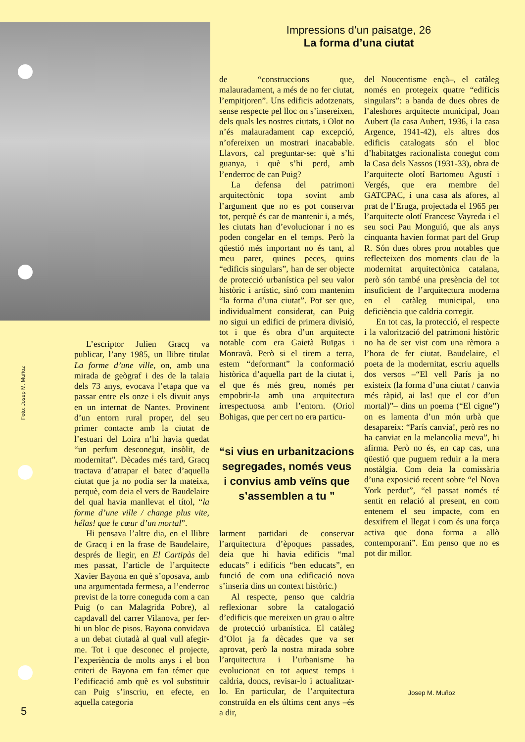Impressions d’un paisatge, 26
La forma d’una ciutat
Foto: Josep M. Muñoz
L’escriptor Julien Gracq va publicar, l’any 1985, un llibre titulat La forme d’une ville, on, amb una mirada de geògraf i des de la talaia dels 73 anys, evocava l’etapa que va passar entre els onze i els divuit anys en un internat de Nantes. Provinent d’un entorn rural proper, del seu primer contacte amb la ciutat de l’estuari del Loira n’hi havia quedat “un perfum desconegut, insòlit, de modernitat”. Dècades més tard, Gracq tractava d’atrapar el batec d’aquella ciutat que ja no podia ser la mateixa, perquè, com deia el vers de Baudelaire del qual havia manllevat el títol, “la forme d’une ville / change plus vite, hélas! que le cœur d’un mortal”.
Hi pensava l’altre dia, en el llibre de Gracq i en la frase de Baudelaire, després de llegir, en El Cartipàs del mes passat, l’article de l’arquitecte Xavier Bayona en què s’oposava, amb una argumentada fermesa, a l’enderroc previst de la torre coneguda com a can Puig (o can Malagrida Pobre), al capdavall del carrer Vilanova, per fer-hi un bloc de pisos. Bayona convidava a un debat ciutadà al qual vull afegir-me. Tot i que desconec el projecte, l’experiència de molts anys i el bon criteri de Bayona em fan témer que l’edificació amb què es vol substituir can Puig s’inscriu, en efecte, en aquella categoria
de “construccions que, malauradament, a més de no fer ciutat, l’empitjoren”. Uns edificis adotzenats, sense respecte pel lloc on s’insereixen, dels quals les nostres ciutats, i Olot no n’és malauradament cap excepció, n’ofereixen un mostrari inacabable. Llavors, cal preguntar-se: què s’hi guanya, i què s’hi perd, amb l’enderroc de can Puig?
La defensa del patrimoni arquitectònic topa sovint amb l’argument que no es pot conservar tot, perquè és car de mantenir i, a més, les ciutats han d’evolucionar i no es poden congelar en el temps. Però la qüestió més important no és tant, al meu parer, quines peces, quins “edificis singulars”, han de ser objecte de protecció urbanística pel seu valor històric i artístic, sinó com mantenim “la forma d’una ciutat”. Pot ser que, individualment considerat, can Puig no sigui un edifici de primera divisió, tot i que és obra d’un arquitecte notable com era Gaietà Buïgas i Monravà. Però si el tirem a terra, estem “deformant” la conformació històrica d’aquella part de la ciutat i, el que és més greu, només per empobrir-la amb una arquitectura irrespectuosa amb l’entorn. (Oriol Bohigas, que per cert no era particu-
“si vius en urbanitzacions segregades, només veus i convius amb veïns que s’assemblen a tu ”
larment partidari de conservar l’arquitectura d’èpoques passades, deia que hi havia edificis “mal educats” i edificis “ben educats”, en funció de com una edificació nova s’inseria dins un context històric.)
Al respecte, penso que caldria reflexionar sobre la catalogació d’edificis que mereixen un grau o altre de protecció urbanística. El catàleg d’Olot ja fa dècades que va ser aprovat, però la nostra mirada sobre l’arquitectura i l’urbanisme ha evolucionat en tot aquest temps i caldria, doncs, revisar-lo i actualitzar-lo. En particular, de l’arquitectura construïda en els últims cent anys –és a dir,
del Noucentisme ençà–, el catàleg només en protegeix quatre “edificis singulars”: a banda de dues obres de l’aleshores arquitecte municipal, Joan Aubert (la casa Aubert, 1936, i la casa Argence, 1941-42), els altres dos edificis catalogats són el bloc d’habitatges racionalista conegut com la Casa dels Nassos (1931-33), obra de l’arquitecte olotí Bartomeu Agustí i Vergés, que era membre del GATCPAC, i una casa als afores, al prat de l’Eruga, projectada el 1965 per l’arquitecte olotí Francesc Vayreda i el seu soci Pau Monguió, que als anys cinquanta havien format part del Grup R. Són dues obres prou notables que reflecteixen dos moments clau de la modernitat arquitectònica catalana, però són també una presència del tot insuficient de l’arquitectura moderna en el catàleg municipal, una deficiència que caldria corregir.
En tot cas, la protecció, el respecte i la valorització del patrimoni històric no ha de ser vist com una rèmora a l’hora de fer ciutat. Baudelaire, el poeta de la modernitat, escriu aquells dos versos –“El vell París ja no existeix (la forma d’una ciutat / canvia més ràpid, ai las! que el cor d’un mortal)”– dins un poema (“El cigne”) on es lamenta d’un món urbà que desapareix: “París canvia!, però res no ha canviat en la melancolia meva”, hi afirma. Però no és, en cap cas, una qüestió que puguem reduir a la mera nostàlgia. Com deia la comissària d’una exposició recent sobre “el Nova York perdut”, “el passat només té sentit en relació al present, en com entenem el seu impacte, com en desxifrem el llegat i com és una força activa que dona forma a allò contemporani”. Em penso que no es pot dir millor.
Josep M. Muñoz
5